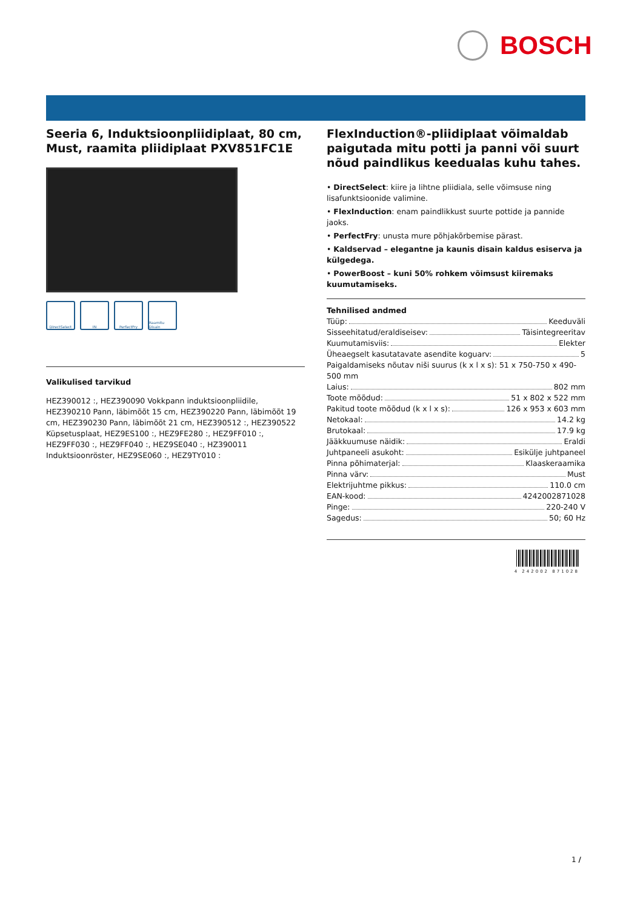BOSCH
Seeria 6, Induktsioonpliidiplaat, 80 cm, Must, raamita pliidiplaat PXV851FC1E
DirectSelect IN PerfectFry Raamitu Disain
Valikulised tarvikud
HEZ390012 :, HEZ390090 Vokkpann induktsioonpliidile, HEZ390210 Pann, läbimõõt 15 cm, HEZ390220 Pann, läbimõõt 19 cm, HEZ390230 Pann, läbimõõt 21 cm, HEZ390512 :, HEZ390522 Küpsetusplaat, HEZ9ES100 :, HEZ9FE280 :, HEZ9FF010 :, HEZ9FF030 :, HEZ9FF040 :, HEZ9SE040 :, HZ390011 Induktsioonröster, HEZ9SE060 :, HEZ9TY010 :
FlexInduction®-pliidiplaat võimaldab paigutada mitu potti ja panni või suurt nõud paindlikus keedualas kuhu tahes.
• DirectSelect: kiire ja lihtne pliidiala, selle võimsuse ning lisafunktsioonide valimine.
• FlexInduction: enam paindlikkust suurte pottide ja pannide jaoks.
• PerfectFry: unusta mure põhjakõrbemise pärast.
• Kaldservad – elegantne ja kaunis disain kaldus esiserva ja külgedega.
• PowerBoost – kuni 50% rohkem võimsust kiiremaks kuumutamiseks.
Tehnilised andmed
Tüüp: Keeduväli
Sisseehitatud/eraldiseisev: Täisintegreeritav
Kuumutamisviis: Elekter
Üheaegselt kasutatavate asendite koguarv: 5
Paigaldamiseks nõutav niši suurus (k x l x s): 51 x 750-750 x 490-500 mm
Laius: 802 mm
Toote mõõdud: 51 x 802 x 522 mm
Pakitud toote mõõdud (k x l x s): 126 x 953 x 603 mm
Netokaal: 14.2 kg
Brutokaal: 17.9 kg
Jääkkuumuse näidik: Eraldi
Juhtpaneeli asukoht: Esikülje juhtpaneel
Pinna põhimaterjal: Klaaskeraamika
Pinna värv: Must
Elektrijuhtme pikkus: 110.0 cm
EAN-kood: 4242002871028
Pinge: 220-240 V
Sagedus: 50; 60 Hz
4 242002 871028
1 /